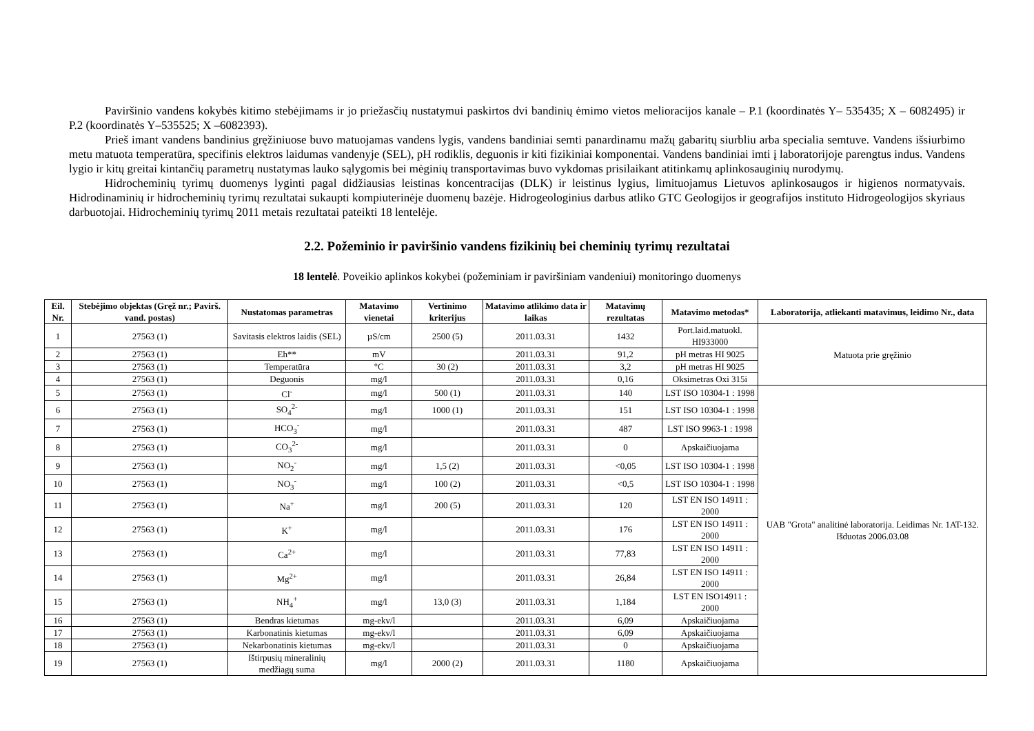Paviršinio vandens kokybės kitimo stebėjimams ir jo priežasčių nustatymui paskirtos dvi bandinių ėmimo vietos melioracijos kanale – P.1 (koordinatės Y– 535435; X – 6082495) ir P.2 (koordinatės Y–535525; X –6082393).
Prieš imant vandens bandinius gręžiniuose buvo matuojamas vandens lygis, vandens bandiniai semti panardinamu mažų gabaritų siurbliu arba specialia semtuve. Vandens išsiurbimo metu matuota temperatūra, specifinis elektros laidumas vandenyje (SEL), pH rodiklis, deguonis ir kiti fizikiniai komponentai. Vandens bandiniai imti į laboratorijoje parengtus indus. Vandens lygio ir kitų greitai kintančių parametrų nustatymas lauko sąlygomis bei mėginių transportavimas buvo vykdomas prisilaikant atitinkamų aplinkosauginių nurodymų.
Hidrocheminių tyrimų duomenys lyginti pagal didžiausias leistinas koncentracijas (DLK) ir leistinus lygius, limituojamus Lietuvos aplinkosaugos ir higienos normatyvais. Hidrodinaminių ir hidrocheminių tyrimų rezultatai sukaupti kompiuterinėje duomenų bazėje. Hidrogeologinius darbus atliko GTC Geologijos ir geografijos instituto Hidrogeologijos skyriaus darbuotojai. Hidrocheminių tyrimų 2011 metais rezultatai pateikti 18 lentelėje.
2.2. Požeminio ir paviršinio vandens fizikinių bei cheminių tyrimų rezultatai
18 lentelė. Poveikio aplinkos kokybei (požeminiam ir paviršiniam vandeniui) monitoringo duomenys
| Eil. Nr. | Stebėjimo objektas (Gręž nr.; Pavirš. vand. postas) | Nustatomas parametras | Matavimo vienetai | Vertinimo kriterijus | Matavimo atlikimo data ir laikas | Matavimų rezultatas | Matavimo metodas* | Laboratorija, atliekanti matavimus, leidimo Nr., data |
| --- | --- | --- | --- | --- | --- | --- | --- | --- |
| 1 | 27563 (1) | Savitasis elektros laidis (SEL) | µS/cm | 2500 (5) | 2011.03.31 | 1432 | Port.laid.matuokl. HI933000 | Matuota prie gręžinio |
| 2 | 27563 (1) | Eh** | mV | | 2011.03.31 | 91,2 | pH metras HI 9025 | |
| 3 | 27563 (1) | Temperatūra | °C | 30 (2) | 2011.03.31 | 3,2 | pH metras HI 9025 | |
| 4 | 27563 (1) | Deguonis | mg/l | | 2011.03.31 | 0,16 | Oksimetras Oxi 315i | |
| 5 | 27563 (1) | Cl<sup>-</sup> | mg/l | 500 (1) | 2011.03.31 | 140 | LST ISO 10304-1 : 1998 | UAB "Grota" analitinė laboratorija. Leidimas Nr. 1AT-132. Išduotas 2006.03.08 |
| 6 | 27563 (1) | SO<sub>4</sub><sup>2-</sup> | mg/l | 1000 (1) | 2011.03.31 | 151 | LST ISO 10304-1 : 1998 | |
| 7 | 27563 (1) | HCO<sub>3</sub><sup>-</sup> | mg/l | | 2011.03.31 | 487 | LST ISO 9963-1 : 1998 | |
| 8 | 27563 (1) | CO<sub>3</sub><sup>2-</sup> | mg/l | | 2011.03.31 | 0 | Apskaičiuojama | |
| 9 | 27563 (1) | NO<sub>2</sub><sup>-</sup> | mg/l | 1,5 (2) | 2011.03.31 | <0,05 | LST ISO 10304-1 : 1998 | |
| 10 | 27563 (1) | NO<sub>3</sub><sup>-</sup> | mg/l | 100 (2) | 2011.03.31 | <0,5 | LST ISO 10304-1 : 1998 | |
| 11 | 27563 (1) | Na<sup>+</sup> | mg/l | 200 (5) | 2011.03.31 | 120 | LST EN ISO 14911 : 2000 | |
| 12 | 27563 (1) | K<sup>+</sup> | mg/l | | 2011.03.31 | 176 | LST EN ISO 14911 : 2000 | |
| 13 | 27563 (1) | Ca<sup>2+</sup> | mg/l | | 2011.03.31 | 77,83 | LST EN ISO 14911 : 2000 | |
| 14 | 27563 (1) | Mg<sup>2+</sup> | mg/l | | 2011.03.31 | 26,84 | LST EN ISO 14911 : 2000 | |
| 15 | 27563 (1) | NH<sub>4</sub><sup>+</sup> | mg/l | 13,0 (3) | 2011.03.31 | 1,184 | LST EN ISO14911 : 2000 | |
| 16 | 27563 (1) | Bendras kietumas | mg-ekv/l | | 2011.03.31 | 6,09 | Apskaičiuojama | |
| 17 | 27563 (1) | Karbonatinis kietumas | mg-ekv/l | | 2011.03.31 | 6,09 | Apskaičiuojama | |
| 18 | 27563 (1) | Nekarbonatinis kietumas | mg-ekv/l | | 2011.03.31 | 0 | Apskaičiuojama | |
| 19 | 27563 (1) | Ištirpusių mineralinių medžiagų suma | mg/l | 2000 (2) | 2011.03.31 | 1180 | Apskaičiuojama | |